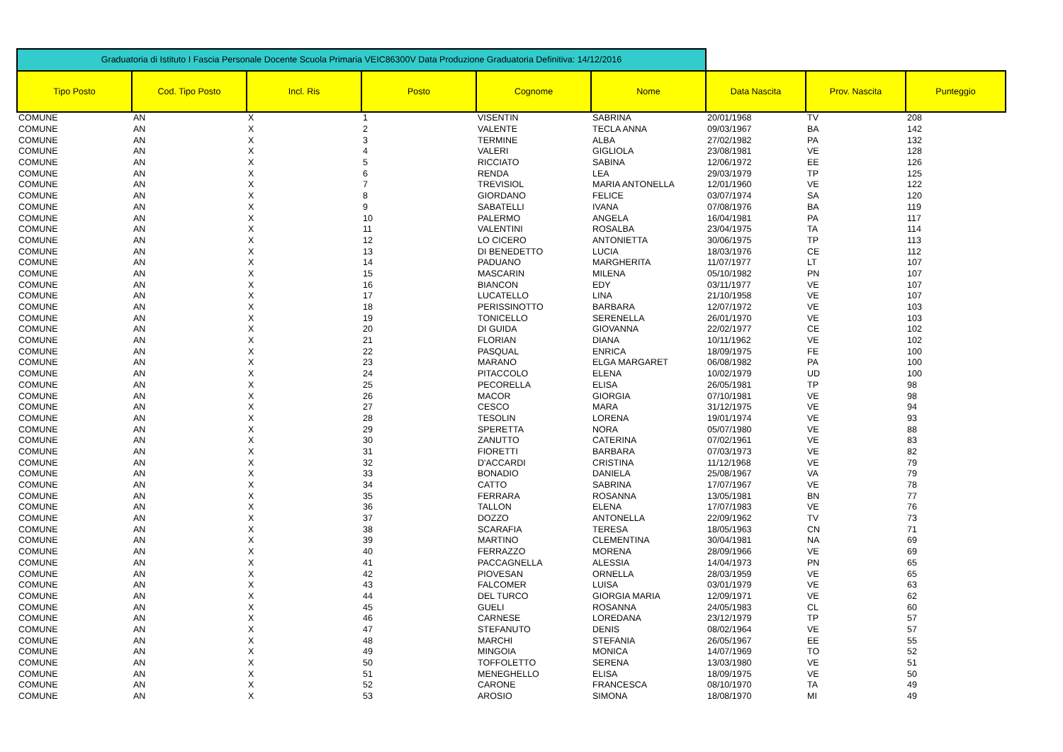Graduatoria di Istituto I Fascia Personale Docente Scuola Primaria VEIC86300V Data Produzione Graduatoria Definitiva: 14/12/2016
| Tipo Posto | Cod. Tipo Posto | Incl. Ris | Posto | Cognome | Nome | Data Nascita | Prov. Nascita | Punteggio |
| --- | --- | --- | --- | --- | --- | --- | --- | --- |
| COMUNE | AN | X | 1 | VISENTIN | SABRINA | 20/01/1968 | TV | 208 |
| COMUNE | AN | X | 2 | VALENTE | TECLA ANNA | 09/03/1967 | BA | 142 |
| COMUNE | AN | X | 3 | TERMINE | ALBA | 27/02/1982 | PA | 132 |
| COMUNE | AN | X | 4 | VALERI | GIGLIOLA | 23/08/1981 | VE | 128 |
| COMUNE | AN | X | 5 | RICCIATO | SABINA | 12/06/1972 | EE | 126 |
| COMUNE | AN | X | 6 | RENDA | LEA | 29/03/1979 | TP | 125 |
| COMUNE | AN | X | 7 | TREVISIOL | MARIA ANTONELLA | 12/01/1960 | VE | 122 |
| COMUNE | AN | X | 8 | GIORDANO | FELICE | 03/07/1974 | SA | 120 |
| COMUNE | AN | X | 9 | SABATELLI | IVANA | 07/08/1976 | BA | 119 |
| COMUNE | AN | X | 10 | PALERMO | ANGELA | 16/04/1981 | PA | 117 |
| COMUNE | AN | X | 11 | VALENTINI | ROSALBA | 23/04/1975 | TA | 114 |
| COMUNE | AN | X | 12 | LO CICERO | ANTONIETTA | 30/06/1975 | TP | 113 |
| COMUNE | AN | X | 13 | DI BENEDETTO | LUCIA | 18/03/1976 | CE | 112 |
| COMUNE | AN | X | 14 | PADUANO | MARGHERITA | 11/07/1977 | LT | 107 |
| COMUNE | AN | X | 15 | MASCARIN | MILENA | 05/10/1982 | PN | 107 |
| COMUNE | AN | X | 16 | BIANCON | EDY | 03/11/1977 | VE | 107 |
| COMUNE | AN | X | 17 | LUCATELLO | LINA | 21/10/1958 | VE | 107 |
| COMUNE | AN | X | 18 | PERISSINOTTO | BARBARA | 12/07/1972 | VE | 103 |
| COMUNE | AN | X | 19 | TONICELLO | SERENELLA | 26/01/1970 | VE | 103 |
| COMUNE | AN | X | 20 | DI GUIDA | GIOVANNA | 22/02/1977 | CE | 102 |
| COMUNE | AN | X | 21 | FLORIAN | DIANA | 10/11/1962 | VE | 102 |
| COMUNE | AN | X | 22 | PASQUAL | ENRICA | 18/09/1975 | FE | 100 |
| COMUNE | AN | X | 23 | MARANO | ELGA MARGARET | 06/08/1982 | PA | 100 |
| COMUNE | AN | X | 24 | PITACCOLO | ELENA | 10/02/1979 | UD | 100 |
| COMUNE | AN | X | 25 | PECORELLA | ELISA | 26/05/1981 | TP | 98 |
| COMUNE | AN | X | 26 | MACOR | GIORGIA | 07/10/1981 | VE | 98 |
| COMUNE | AN | X | 27 | CESCO | MARA | 31/12/1975 | VE | 94 |
| COMUNE | AN | X | 28 | TESOLIN | LORENA | 19/01/1974 | VE | 93 |
| COMUNE | AN | X | 29 | SPERETTA | NORA | 05/07/1980 | VE | 88 |
| COMUNE | AN | X | 30 | ZANUTTO | CATERINA | 07/02/1961 | VE | 83 |
| COMUNE | AN | X | 31 | FIORETTI | BARBARA | 07/03/1973 | VE | 82 |
| COMUNE | AN | X | 32 | D'ACCARDI | CRISTINA | 11/12/1968 | VE | 79 |
| COMUNE | AN | X | 33 | BONADIO | DANIELA | 25/08/1967 | VA | 79 |
| COMUNE | AN | X | 34 | CATTO | SABRINA | 17/07/1967 | VE | 78 |
| COMUNE | AN | X | 35 | FERRARA | ROSANNA | 13/05/1981 | BN | 77 |
| COMUNE | AN | X | 36 | TALLON | ELENA | 17/07/1983 | VE | 76 |
| COMUNE | AN | X | 37 | DOZZO | ANTONELLA | 22/09/1962 | TV | 73 |
| COMUNE | AN | X | 38 | SCARAFIA | TERESA | 18/05/1963 | CN | 71 |
| COMUNE | AN | X | 39 | MARTINO | CLEMENTINA | 30/04/1981 | NA | 69 |
| COMUNE | AN | X | 40 | FERRAZZO | MORENA | 28/09/1966 | VE | 69 |
| COMUNE | AN | X | 41 | PACCAGNELLA | ALESSIA | 14/04/1973 | PN | 65 |
| COMUNE | AN | X | 42 | PIOVESAN | ORNELLA | 28/03/1959 | VE | 65 |
| COMUNE | AN | X | 43 | FALCOMER | LUISA | 03/01/1979 | VE | 63 |
| COMUNE | AN | X | 44 | DEL TURCO | GIORGIA MARIA | 12/09/1971 | VE | 62 |
| COMUNE | AN | X | 45 | GUELI | ROSANNA | 24/05/1983 | CL | 60 |
| COMUNE | AN | X | 46 | CARNESE | LOREDANA | 23/12/1979 | TP | 57 |
| COMUNE | AN | X | 47 | STEFANUTO | DENIS | 08/02/1964 | VE | 57 |
| COMUNE | AN | X | 48 | MARCHI | STEFANIA | 26/05/1967 | EE | 55 |
| COMUNE | AN | X | 49 | MINGOIA | MONICA | 14/07/1969 | TO | 52 |
| COMUNE | AN | X | 50 | TOFFOLETTO | SERENA | 13/03/1980 | VE | 51 |
| COMUNE | AN | X | 51 | MENEGHELLO | ELISA | 18/09/1975 | VE | 50 |
| COMUNE | AN | X | 52 | CARONE | FRANCESCA | 08/10/1970 | TA | 49 |
| COMUNE | AN | X | 53 | AROSIO | SIMONA | 18/08/1970 | MI | 49 |